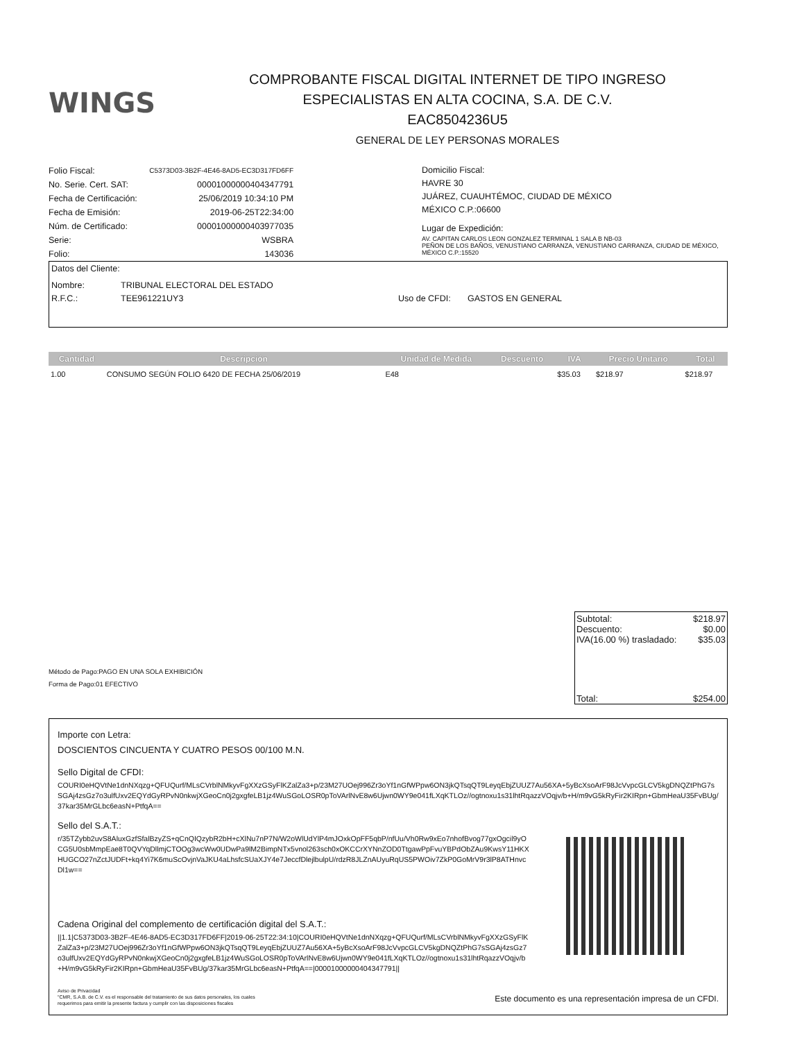WINGS
COMPROBANTE FISCAL DIGITAL INTERNET DE TIPO INGRESO
ESPECIALISTAS EN ALTA COCINA, S.A. DE C.V.
EAC8504236U5
GENERAL DE LEY PERSONAS MORALES
| Folio Fiscal: | C5373D03-3B2F-4E46-8AD5-EC3D317FD6FF |
| No. Serie. Cert. SAT: | 00001000000404347791 |
| Fecha de Certificación: | 25/06/2019 10:34:10 PM |
| Fecha de Emisión: | 2019-06-25T22:34:00 |
| Núm. de Certificado: | 00001000000403977035 |
| Serie: | WSBRA |
| Folio: | 143036 |
Domicilio Fiscal:
HAVRE 30
JUÁREZ, CUAUHTÉMOC, CIUDAD DE MÉXICO
MÉXICO C.P.:06600
Lugar de Expedición:
AV. CAPITAN CARLOS LEON GONZALEZ TERMINAL 1 SALA B NB-03
PEÑON DE LOS BAÑOS, VENUSTIANO CARRANZA, VENUSTIANO CARRANZA, CIUDAD DE MÉXICO, MÉXICO C.P.:15520
Datos del Cliente:
Nombre: TRIBUNAL ELECTORAL DEL ESTADO
R.F.C.: TEE961221UY3 Uso de CFDI: GASTOS EN GENERAL
| Cantidad | Descripción | Unidad de Medida | Descuento | IVA | Precio Unitario | Total |
| --- | --- | --- | --- | --- | --- | --- |
| 1.00 | CONSUMO SEGÚN FOLIO 6420 DE FECHA 25/06/2019 | E48 | | $35.03 | $218.97 | $218.97 |
Método de Pago:PAGO EN UNA SOLA EXHIBICIÓN
Forma de Pago:01 EFECTIVO
Subtotal: $218.97
Descuento: $0.00
IVA(16.00 %) trasladado: $35.03
Total: $254.00
Importe con Letra:
DOSCIENTOS CINCUENTA Y CUATRO PESOS 00/100 M.N.
Sello Digital de CFDI:
COURI0eHQVtNe1dnNXqzg+QFUQurf/MLsCVrblNMkyvFgXXzGSyFlKZalZa3+p/23M27UOej996Zr3oYf1nGfWPpw6ON3jkQTsqQT9LeyqEbjZUUZ7Au56XA+5yBcXsoArF98JcVvpcGLCV5kgDNQZtPhG7sSGAj4zsGz7o3ulfUxv2EQYdGyRPvN0nkwjXGeoCn0j2gxgfeLB1jz4WuSGoLOSR0pToVArlNvE8w6Ujwn0WY9e041fLXqKTLOz//ogtnoxu1s31lhtRqazzVOqjv/b+H/m9vG5kRyFir2KIRpn+GbmHeaU35FvBUg/37kar35MrGLbc6easN+PtfqA==
Sello del S.A.T.:
r/35TZybb2uvS8AluxGzfSfalBzyZS+qCnQIQzybR2bH+cXlNu7nP7N/W2oWlUdYlP4mJOxkOpFF5qbP/nfUu/Vh0Rw9xEo7nhofBvog77gxOgcil9yOCG5U0sbMmpEae8T0QVYqDllmjCTOOg3wcWw0UDwPa9lM2BimpNTx5vnol263sch0xOKCCrXYNnZOD0TtgawPpFvuYBPdObZAu9KwsY11HKXHUGCO27nZctJUDFt+kq4Yi7K6muScOvjnVaJKU4aLhsfcSUaXJY4e7JeccfDlejlbulpU/rdzR8JLZnAUyuRqUS5PWOiv7ZkP0GoMrV9r3lP8ATHnvcDl1w==
Cadena Original del complemento de certificación digital del S.A.T.:
||1.1|C5373D03-3B2F-4E46-8AD5-EC3D317FD6FF|2019-06-25T22:34:10|COURI0eHQVtNe1dnNXqzg+QFUQurf/MLsCVrblNMkyvFgXXzGSyFlKZalZa3+p/23M27UOej996Zr3oYf1nGfWPpw6ON3jkQTsqQT9LeyqEbjZUUZ7Au56XA+5yBcXsoArF98JcVvpcGLCV5kgDNQZtPhG7sSGAj4zsGz7o3ulfUxv2EQYdGyRPvN0nkwjXGeoCn0j2gxgfeLB1jz4WuSGoLOSR0pToVArlNvE8w6Ujwn0WY9e041fLXqKTLOz//ogtnoxu1s31lhtRqazzVOqjv/b+H/m9vG5kRyFir2KIRpn+GbmHeaU35FvBUg/37kar35MrGLbc6easN+PtfqA==|00001000000404347791||
Aviso de Privacidad
"CMR, S.A.B. de C.V. es el responsable del tratamiento de sus datos personales, los cuales
requerimos para emitir la presente factura y cumplir con las disposiciones fiscales
Este documento es una representación impresa de un CFDI.